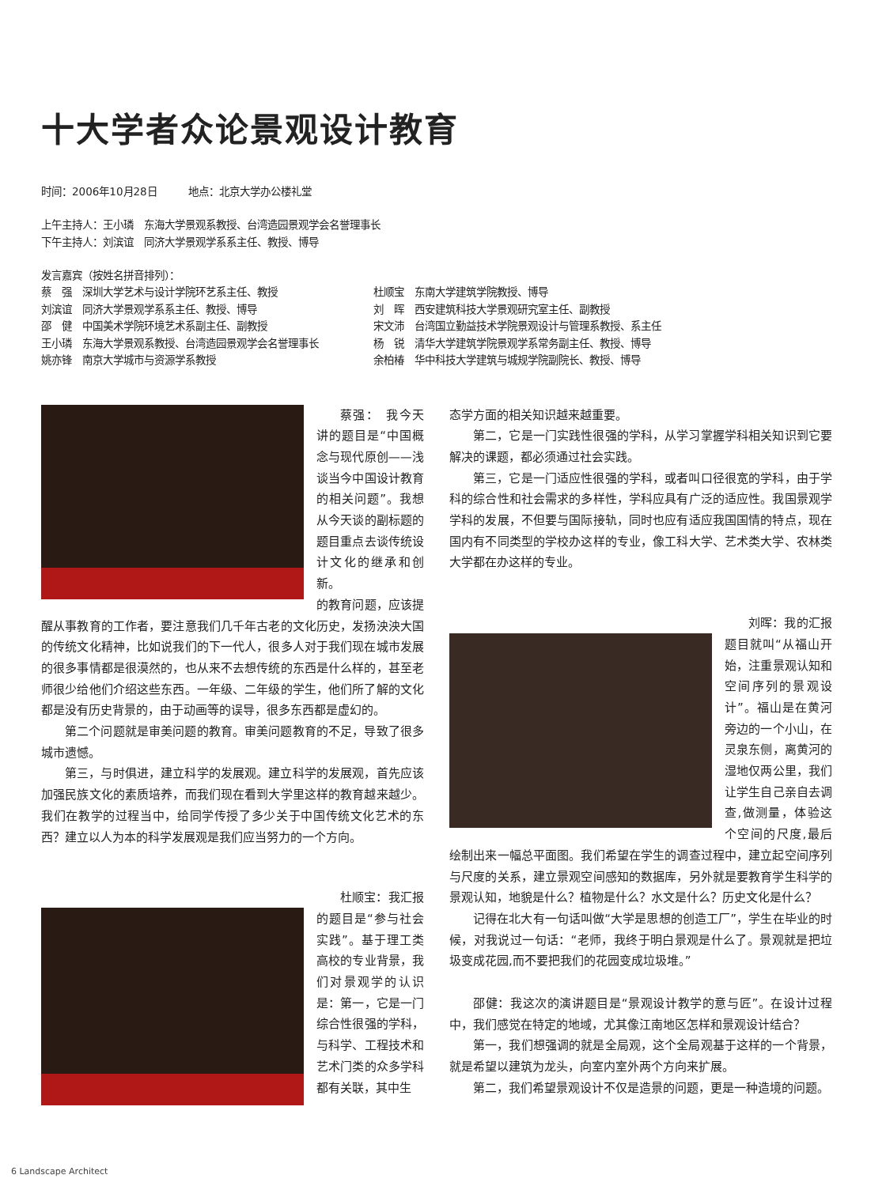十大学者众论景观设计教育
时间：2006年10月28日　　　地点：北京大学办公楼礼堂
上午主持人：王小璘　东海大学景观系教授、台湾造园景观学会名誉理事长
下午主持人：刘滨谊　同济大学景观学系系主任、教授、博导
发言嘉宾（按姓名拼音排列）：
蔡　强　深圳大学艺术与设计学院环艺系主任、教授
刘滨谊　同济大学景观学系系主任、教授、博导
邵　健　中国美术学院环境艺术系副主任、副教授
王小璘　东海大学景观系教授、台湾造园景观学会名誉理事长
姚亦锋　南京大学城市与资源学系教授
杜顺宝　东南大学建筑学院教授、博导
刘　晖　西安建筑科技大学景观研究室主任、副教授
宋文沛　台湾国立勤益技术学院景观设计与管理系教授、系主任
杨　锐　清华大学建筑学院景观学系常务副主任、教授、博导
余柏椿　华中科技大学建筑与城规学院副院长、教授、博导
蔡强：　我今天讲的题目是“中国概念与现代原创——浅谈当今中国设计教育的相关问题”。我想从今天谈的副标题的题目重点去谈传统设计文化的继承和创新。
的教育问题，应该提醒从事教育的工作者，要注意我们几千年古老的文化历史，发扬泱泱大国的传统文化精神，比如说我们的下一代人，很多人对于我们现在城市发展的很多事情都是很漠然的，也从来不去想传统的东西是什么样的，甚至老师很少给他们介绍这些东西。一年级、二年级的学生，他们所了解的文化都是没有历史背景的，由于动画等的误导，很多东西都是虚幻的。
第二个问题就是审美问题的教育。审美问题教育的不足，导致了很多城市遗憾。
第三，与时俱进，建立科学的发展观。建立科学的发展观，首先应该加强民族文化的素质培养，而我们现在看到大学里这样的教育越来越少。我们在教学的过程当中，给同学传授了多少关于中国传统文化艺术的东西？建立以人为本的科学发展观是我们应当努力的一个方向。
杜顺宝：我汇报的题目是“参与社会实践”。基于理工类高校的专业背景，我们对景观学的认识是：第一，它是一门综合性很强的学科，与科学、工程技术和艺术门类的众多学科都有关联，其中生
态学方面的相关知识越来越重要。
第二，它是一门实践性很强的学科，从学习掌握学科相关知识到它要解决的课题，都必须通过社会实践。
第三，它是一门适应性很强的学科，或者叫口径很宽的学科，由于学科的综合性和社会需求的多样性，学科应具有广泛的适应性。我国景观学学科的发展，不但要与国际接轨，同时也应有适应我国国情的特点，现在国内有不同类型的学校办这样的专业，像工科大学、艺术类大学、农林类大学都在办这样的专业。
刘晖：我的汇报题目就叫“从福山开始，注重景观认知和空间序列的景观设计”。福山是在黄河旁边的一个小山，在灵泉东侧，离黄河的湿地仅两公里，我们让学生自己亲自去调查,做测量，体验这个空间的尺度,最后绘制出来一幅总平面图。我们希望在学生的调查过程中，建立起空间序列与尺度的关系，建立景观空间感知的数据库，另外就是要教育学生科学的景观认知，地貌是什么？植物是什么？水文是什么？历史文化是什么？
记得在北大有一句话叫做“大学是思想的创造工厂”，学生在毕业的时候，对我说过一句话：“老师，我终于明白景观是什么了。景观就是把垃圾变成花园,而不要把我们的花园变成垃圾堆。”
邵健：我这次的演讲题目是“景观设计教学的意与匠”。在设计过程中，我们感觉在特定的地域，尤其像江南地区怎样和景观设计结合？
第一，我们想强调的就是全局观，这个全局观基于这样的一个背景，就是希望以建筑为龙头，向室内室外两个方向来扩展。
第二，我们希望景观设计不仅是造景的问题，更是一种造境的问题。
6 Landscape Architect